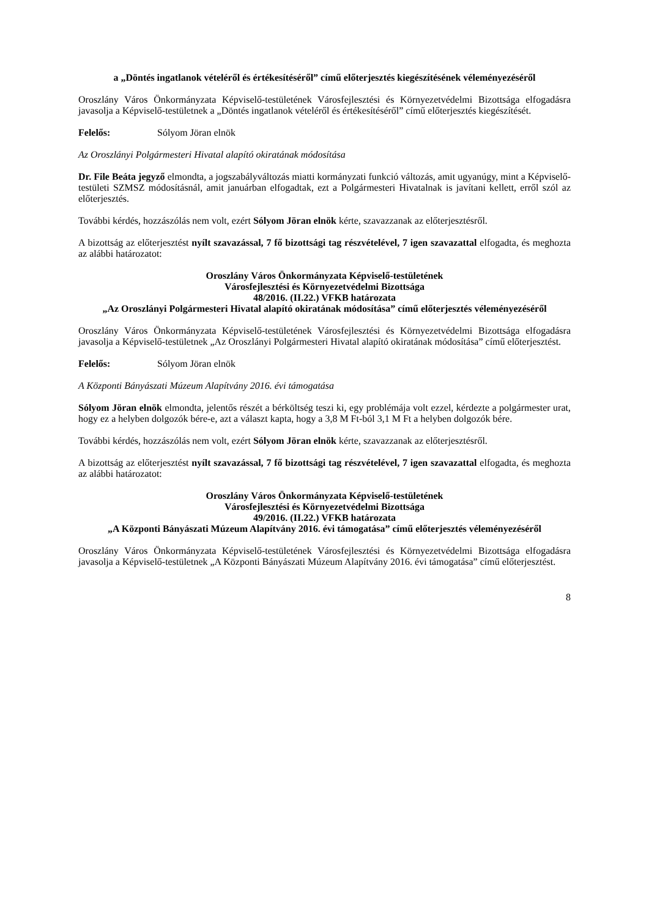a „Döntés ingatlanok vételéről és értékesítéséről” című előterjesztés kiegészítésének véleményezéséről
Oroszlány Város Önkormányzata Képviselő-testületének Városfejlesztési és Környezetvédelmi Bizottsága elfogadásra javasolja a Képviselő-testületnek a „Döntés ingatlanok vételéről és értékesítéséről” című előterjesztés kiegészítését.
Felelős: Sólyom Jöran elnök
Az Oroszlányi Polgármesteri Hivatal alapító okiratának módosítása
Dr. File Beáta jegyző elmondta, a jogszabályváltozás miatti kormányzati funkció változás, amit ugyanúgy, mint a Képviselő-testületi SZMSZ módosításnál, amit januárban elfogadtak, ezt a Polgármesteri Hivatalnak is javítani kellett, erről szól az előterjesztés.
További kérdés, hozzászólás nem volt, ezért Sólyom Jöran elnök kérte, szavazzanak az előterjesztésről.
A bizottság az előterjesztést nyílt szavazással, 7 fő bizottsági tag részvételével, 7 igen szavazattal elfogadta, és meghozta az alábbi határozatot:
Oroszlány Város Önkormányzata Képviselő-testületének
Városfejlesztési és Környezetvédelmi Bizottsága
48/2016. (II.22.) VFKB határozata
„Az Oroszlányi Polgármesteri Hivatal alapító okiratának módosítása” című előterjesztés véleményezéséről
Oroszlány Város Önkormányzata Képviselő-testületének Városfejlesztési és Környezetvédelmi Bizottsága elfogadásra javasolja a Képviselő-testületnek „Az Oroszlányi Polgármesteri Hivatal alapító okiratának módosítása” című előterjesztést.
Felelős: Sólyom Jöran elnök
A Központi Bányászati Múzeum Alapítvány 2016. évi támogatása
Sólyom Jöran elnök elmondta, jelentős részét a bérköltség teszi ki, egy problémája volt ezzel, kérdezte a polgármester urat, hogy ez a helyben dolgozók bére-e, azt a választ kapta, hogy a 3,8 M Ft-ból 3,1 M Ft a helyben dolgozók bére.
További kérdés, hozzászólás nem volt, ezért Sólyom Jöran elnök kérte, szavazzanak az előterjesztésről.
A bizottság az előterjesztést nyílt szavazással, 7 fő bizottsági tag részvételével, 7 igen szavazattal elfogadta, és meghozta az alábbi határozatot:
Oroszlány Város Önkormányzata Képviselő-testületének
Városfejlesztési és Környezetvédelmi Bizottsága
49/2016. (II.22.) VFKB határozata
„A Központi Bányászati Múzeum Alapítvány 2016. évi támogatása” című előterjesztés véleményezéséről
Oroszlány Város Önkormányzata Képviselő-testületének Városfejlesztési és Környezetvédelmi Bizottsága elfogadásra javasolja a Képviselő-testületnek „A Központi Bányászati Múzeum Alapítvány 2016. évi támogatása” című előterjesztést.
8